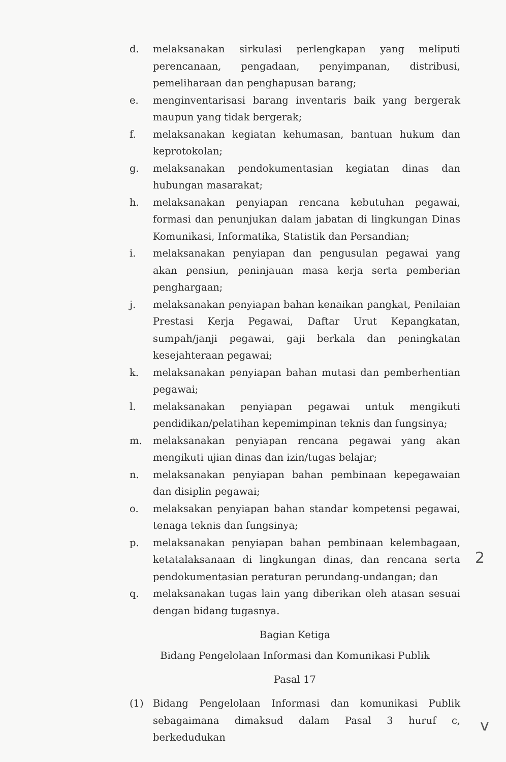d. melaksanakan sirkulasi perlengkapan yang meliputi perencanaan, pengadaan, penyimpanan, distribusi, pemeliharaan dan penghapusan barang;
e. menginventarisasi barang inventaris baik yang bergerak maupun yang tidak bergerak;
f. melaksanakan kegiatan kehumasan, bantuan hukum dan keprotokolan;
g. melaksanakan pendokumentasian kegiatan dinas dan hubungan masarakat;
h. melaksanakan penyiapan rencana kebutuhan pegawai, formasi dan penunjukan dalam jabatan di lingkungan Dinas Komunikasi, Informatika, Statistik dan Persandian;
i. melaksanakan penyiapan dan pengusulan pegawai yang akan pensiun, peninjauan masa kerja serta pemberian penghargaan;
j. melaksanakan penyiapan bahan kenaikan pangkat, Penilaian Prestasi Kerja Pegawai, Daftar Urut Kepangkatan, sumpah/janji pegawai, gaji berkala dan peningkatan kesejahteraan pegawai;
k. melaksanakan penyiapan bahan mutasi dan pemberhentian pegawai;
l. melaksanakan penyiapan pegawai untuk mengikuti pendidikan/pelatihan kepemimpinan teknis dan fungsinya;
m. melaksanakan penyiapan rencana pegawai yang akan mengikuti ujian dinas dan izin/tugas belajar;
n. melaksanakan penyiapan bahan pembinaan kepegawaian dan disiplin pegawai;
o. melaksakan penyiapan bahan standar kompetensi pegawai, tenaga teknis dan fungsinya;
p. melaksanakan penyiapan bahan pembinaan kelembagaan, ketatalaksanaan di lingkungan dinas, dan rencana serta pendokumentasian peraturan perundang-undangan; dan
q. melaksanakan tugas lain yang diberikan oleh atasan sesuai dengan bidang tugasnya.
Bagian Ketiga
Bidang Pengelolaan Informasi dan Komunikasi Publik
Pasal 17
(1) Bidang Pengelolaan Informasi dan komunikasi Publik sebagaimana dimaksud dalam Pasal 3 huruf c, berkedudukan
2
v